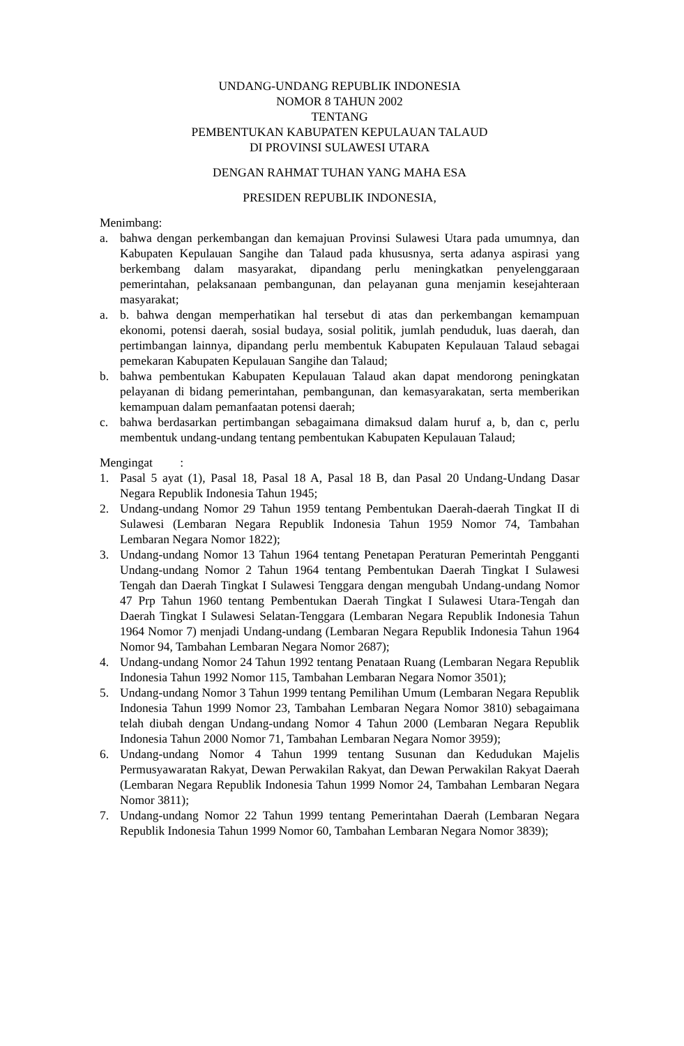UNDANG-UNDANG REPUBLIK INDONESIA
NOMOR 8 TAHUN 2002
TENTANG
PEMBENTUKAN KABUPATEN KEPULAUAN TALAUD
DI PROVINSI SULAWESI UTARA
DENGAN RAHMAT TUHAN YANG MAHA ESA
PRESIDEN REPUBLIK INDONESIA,
Menimbang:
a. bahwa dengan perkembangan dan kemajuan Provinsi Sulawesi Utara pada umumnya, dan Kabupaten Kepulauan Sangihe dan Talaud pada khususnya, serta adanya aspirasi yang berkembang dalam masyarakat, dipandang perlu meningkatkan penyelenggaraan pemerintahan, pelaksanaan pembangunan, dan pelayanan guna menjamin kesejahteraan masyarakat;
a. b. bahwa dengan memperhatikan hal tersebut di atas dan perkembangan kemampuan ekonomi, potensi daerah, sosial budaya, sosial politik, jumlah penduduk, luas daerah, dan pertimbangan lainnya, dipandang perlu membentuk Kabupaten Kepulauan Talaud sebagai pemekaran Kabupaten Kepulauan Sangihe dan Talaud;
b. bahwa pembentukan Kabupaten Kepulauan Talaud akan dapat mendorong peningkatan pelayanan di bidang pemerintahan, pembangunan, dan kemasyarakatan, serta memberikan kemampuan dalam pemanfaatan potensi daerah;
c. bahwa berdasarkan pertimbangan sebagaimana dimaksud dalam huruf a, b, dan c, perlu membentuk undang-undang tentang pembentukan Kabupaten Kepulauan Talaud;
Mengingat :
1. Pasal 5 ayat (1), Pasal 18, Pasal 18 A, Pasal 18 B, dan Pasal 20 Undang-Undang Dasar Negara Republik Indonesia Tahun 1945;
2. Undang-undang Nomor 29 Tahun 1959 tentang Pembentukan Daerah-daerah Tingkat II di Sulawesi (Lembaran Negara Republik Indonesia Tahun 1959 Nomor 74, Tambahan Lembaran Negara Nomor 1822);
3. Undang-undang Nomor 13 Tahun 1964 tentang Penetapan Peraturan Pemerintah Pengganti Undang-undang Nomor 2 Tahun 1964 tentang Pembentukan Daerah Tingkat I Sulawesi Tengah dan Daerah Tingkat I Sulawesi Tenggara dengan mengubah Undang-undang Nomor 47 Prp Tahun 1960 tentang Pembentukan Daerah Tingkat I Sulawesi Utara-Tengah dan Daerah Tingkat I Sulawesi Selatan-Tenggara (Lembaran Negara Republik Indonesia Tahun 1964 Nomor 7) menjadi Undang-undang (Lembaran Negara Republik Indonesia Tahun 1964 Nomor 94, Tambahan Lembaran Negara Nomor 2687);
4. Undang-undang Nomor 24 Tahun 1992 tentang Penataan Ruang (Lembaran Negara Republik Indonesia Tahun 1992 Nomor 115, Tambahan Lembaran Negara Nomor 3501);
5. Undang-undang Nomor 3 Tahun 1999 tentang Pemilihan Umum (Lembaran Negara Republik Indonesia Tahun 1999 Nomor 23, Tambahan Lembaran Negara Nomor 3810) sebagaimana telah diubah dengan Undang-undang Nomor 4 Tahun 2000 (Lembaran Negara Republik Indonesia Tahun 2000 Nomor 71, Tambahan Lembaran Negara Nomor 3959);
6. Undang-undang Nomor 4 Tahun 1999 tentang Susunan dan Kedudukan Majelis Permusyawaratan Rakyat, Dewan Perwakilan Rakyat, dan Dewan Perwakilan Rakyat Daerah (Lembaran Negara Republik Indonesia Tahun 1999 Nomor 24, Tambahan Lembaran Negara Nomor 3811);
7. Undang-undang Nomor 22 Tahun 1999 tentang Pemerintahan Daerah (Lembaran Negara Republik Indonesia Tahun 1999 Nomor 60, Tambahan Lembaran Negara Nomor 3839);